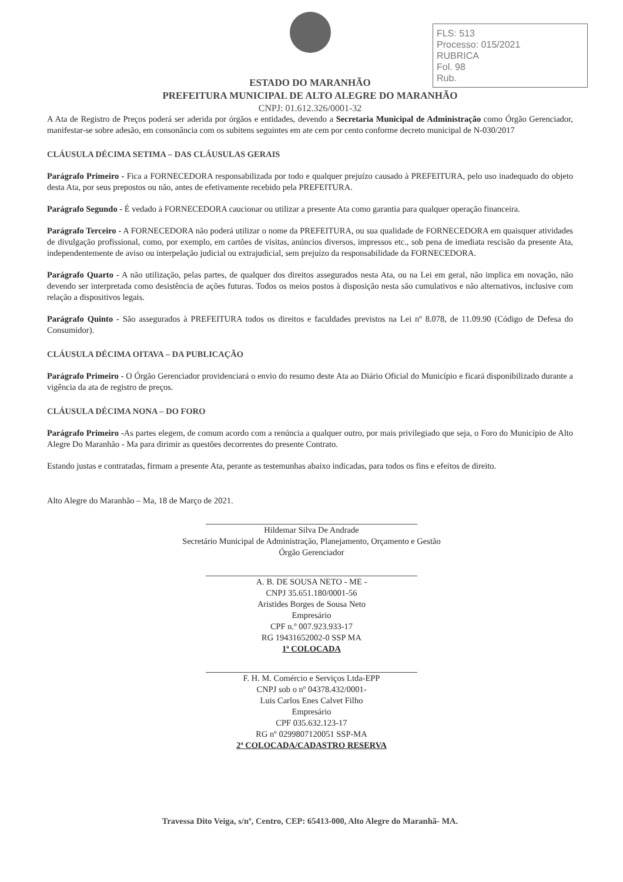FLS: 513
Processo: 015/2021
RUBRICA
Fol. 98
Rub.
ESTADO DO MARANHÃO
PREFEITURA MUNICIPAL DE ALTO ALEGRE DO MARANHÃO
CNPJ: 01.612.326/0001-32
A Ata de Registro de Preços poderá ser aderida por órgãos e entidades, devendo a Secretaria Municipal de Administração como Órgão Gerenciador, manifestar-se sobre adesão, em consonância com os subitens seguintes em ate cem por cento conforme decreto municipal de N-030/2017
CLÁUSULA DÉCIMA SETIMA – DAS CLÁUSULAS GERAIS
Parágrafo Primeiro - Fica a FORNECEDORA responsabilizada por todo e qualquer prejuízo causado à PREFEITURA, pelo uso inadequado do objeto desta Ata, por seus prepostos ou não, antes de efetivamente recebido pela PREFEITURA.
Parágrafo Segundo - É vedado à FORNECEDORA caucionar ou utilizar a presente Ata como garantia para qualquer operação financeira.
Parágrafo Terceiro - A FORNECEDORA não poderá utilizar o nome da PREFEITURA, ou sua qualidade de FORNECEDORA em quaisquer atividades de divulgação profissional, como, por exemplo, em cartões de visitas, anúncios diversos, impressos etc., sob pena de imediata rescisão da presente Ata, independentemente de aviso ou interpelação judicial ou extrajudicial, sem prejuízo da responsabilidade da FORNECEDORA.
Parágrafo Quarto - A não utilização, pelas partes, de qualquer dos direitos assegurados nesta Ata, ou na Lei em geral, não implica em novação, não devendo ser interpretada como desistência de ações futuras. Todos os meios postos à disposição nesta são cumulativos e não alternativos, inclusive com relação a dispositivos legais.
Parágrafo Quinto - São assegurados à PREFEITURA todos os direitos e faculdades previstos na Lei nº 8.078, de 11.09.90 (Código de Defesa do Consumidor).
CLÁUSULA DÉCIMA OITAVA – DA PUBLICAÇÃO
Parágrafo Primeiro - O Órgão Gerenciador providenciará o envio do resumo deste Ata ao Diário Oficial do Município e ficará disponibilizado durante a vigência da ata de registro de preços.
CLÁUSULA DÉCIMA NONA – DO FORO
Parágrafo Primeiro -As partes elegem, de comum acordo com a renúncia a qualquer outro, por mais privilegiado que seja, o Foro do Município de Alto Alegre Do Maranhão - Ma para dirimir as questões decorrentes do presente Contrato.
Estando justas e contratadas, firmam a presente Ata, perante as testemunhas abaixo indicadas, para todos os fins e efeitos de direito.
Alto Alegre do Maranhão – Ma, 18 de Março de 2021.
Hildemar Silva De Andrade
Secretário Municipal de Administração, Planejamento, Orçamento e Gestão
Órgão Gerenciador
A. B. DE SOUSA NETO - ME -
CNPJ 35.651.180/0001-56
Aristides Borges de Sousa Neto
Empresário
CPF n.º 007.923.933-17
RG 19431652002-0 SSP MA
1ª COLOCADA
F. H. M. Comércio e Serviços Ltda-EPP
CNPJ sob o nº 04378.432/0001-
Luis Carlos Enes Calvet Filho
Empresário
CPF 035.632.123-17
RG nº 0299807120051 SSP-MA
2ª COLOCADA/CADASTRO RESERVA
Travessa Dito Veiga, s/nº, Centro, CEP: 65413-000, Alto Alegre do Maranhã- MA.